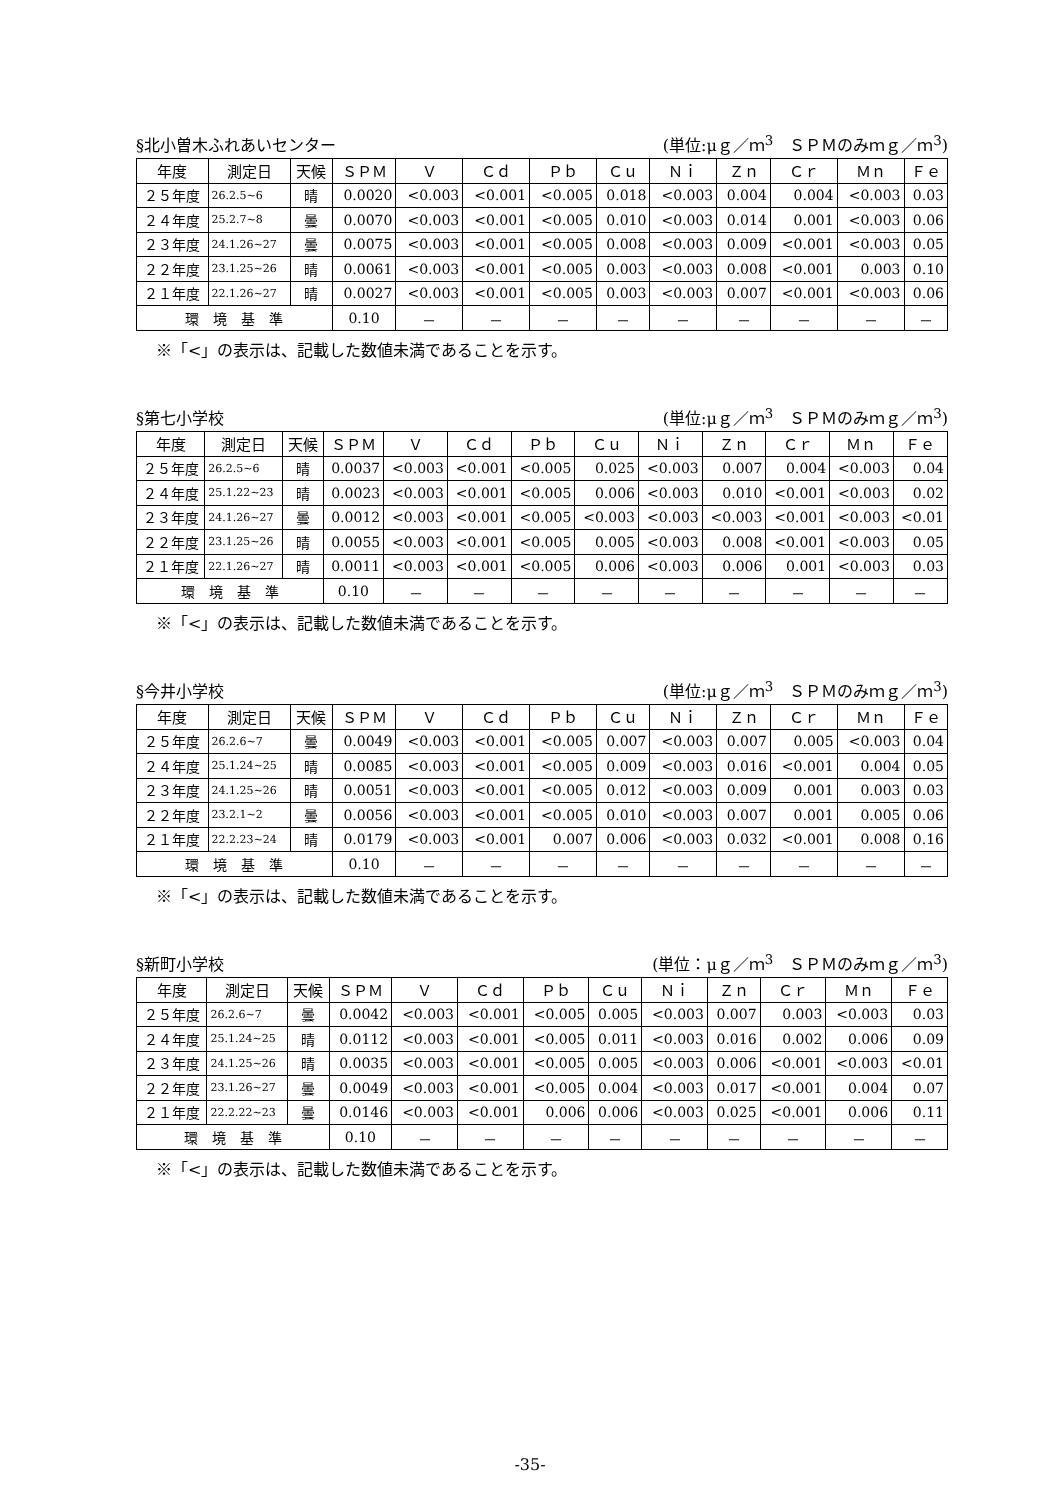§北小曽木ふれあいセンター (単位:μｇ／ｍ<sup>3</sup>　ＳＰＭのみｍｇ／ｍ<sup>3</sup>)
| 年度 | 測定日 | 天候 | ＳＰＭ | Ｖ | Ｃｄ | Ｐｂ | Ｃｕ | Ｎｉ | Ｚｎ | Ｃｒ | Ｍｎ | Ｆｅ |
| --- | --- | --- | --- | --- | --- | --- | --- | --- | --- | --- | --- | --- |
| ２５年度 | 26.2.5~6 | 晴 | 0.0020 | <0.003 | <0.001 | <0.005 | 0.018 | <0.003 | 0.004 | 0.004 | <0.003 | 0.03 |
| ２４年度 | 25.2.7~8 | 曇 | 0.0070 | <0.003 | <0.001 | <0.005 | 0.010 | <0.003 | 0.014 | 0.001 | <0.003 | 0.06 |
| ２３年度 | 24.1.26~27 | 曇 | 0.0075 | <0.003 | <0.001 | <0.005 | 0.008 | <0.003 | 0.009 | <0.001 | <0.003 | 0.05 |
| ２２年度 | 23.1.25~26 | 晴 | 0.0061 | <0.003 | <0.001 | <0.005 | 0.003 | <0.003 | 0.008 | <0.001 | 0.003 | 0.10 |
| ２１年度 | 22.1.26~27 | 晴 | 0.0027 | <0.003 | <0.001 | <0.005 | 0.003 | <0.003 | 0.007 | <0.001 | <0.003 | 0.06 |
| 環 境 基 準 | | | 0.10 | － | － | － | － | － | － | － | － | － |
※「<」の表示は、記載した数値未満であることを示す。
§第七小学校 (単位:μｇ／ｍ<sup>3</sup>　ＳＰＭのみｍｇ／ｍ<sup>3</sup>)
| 年度 | 測定日 | 天候 | ＳＰＭ | Ｖ | Ｃｄ | Ｐｂ | Ｃｕ | Ｎｉ | Ｚｎ | Ｃｒ | Ｍｎ | Ｆｅ |
| --- | --- | --- | --- | --- | --- | --- | --- | --- | --- | --- | --- | --- |
| ２５年度 | 26.2.5~6 | 晴 | 0.0037 | <0.003 | <0.001 | <0.005 | 0.025 | <0.003 | 0.007 | 0.004 | <0.003 | 0.04 |
| ２４年度 | 25.1.22~23 | 晴 | 0.0023 | <0.003 | <0.001 | <0.005 | 0.006 | <0.003 | 0.010 | <0.001 | <0.003 | 0.02 |
| ２３年度 | 24.1.26~27 | 曇 | 0.0012 | <0.003 | <0.001 | <0.005 | <0.003 | <0.003 | <0.003 | <0.001 | <0.003 | <0.01 |
| ２２年度 | 23.1.25~26 | 晴 | 0.0055 | <0.003 | <0.001 | <0.005 | 0.005 | <0.003 | 0.008 | <0.001 | <0.003 | 0.05 |
| ２１年度 | 22.1.26~27 | 晴 | 0.0011 | <0.003 | <0.001 | <0.005 | 0.006 | <0.003 | 0.006 | 0.001 | <0.003 | 0.03 |
| 環 境 基 準 | | | 0.10 | － | － | － | － | － | － | － | － | － |
※「<」の表示は、記載した数値未満であることを示す。
§今井小学校 (単位:μｇ／ｍ<sup>3</sup>　ＳＰＭのみｍｇ／ｍ<sup>3</sup>)
| 年度 | 測定日 | 天候 | ＳＰＭ | Ｖ | Ｃｄ | Ｐｂ | Ｃｕ | Ｎｉ | Ｚｎ | Ｃｒ | Ｍｎ | Ｆｅ |
| --- | --- | --- | --- | --- | --- | --- | --- | --- | --- | --- | --- | --- |
| ２５年度 | 26.2.6~7 | 曇 | 0.0049 | <0.003 | <0.001 | <0.005 | 0.007 | <0.003 | 0.007 | 0.005 | <0.003 | 0.04 |
| ２４年度 | 25.1.24~25 | 晴 | 0.0085 | <0.003 | <0.001 | <0.005 | 0.009 | <0.003 | 0.016 | <0.001 | 0.004 | 0.05 |
| ２３年度 | 24.1.25~26 | 晴 | 0.0051 | <0.003 | <0.001 | <0.005 | 0.012 | <0.003 | 0.009 | 0.001 | 0.003 | 0.03 |
| ２２年度 | 23.2.1~2 | 曇 | 0.0056 | <0.003 | <0.001 | <0.005 | 0.010 | <0.003 | 0.007 | 0.001 | 0.005 | 0.06 |
| ２１年度 | 22.2.23~24 | 晴 | 0.0179 | <0.003 | <0.001 | 0.007 | 0.006 | <0.003 | 0.032 | <0.001 | 0.008 | 0.16 |
| 環 境 基 準 | | | 0.10 | － | － | － | － | － | － | － | － | － |
※「<」の表示は、記載した数値未満であることを示す。
§新町小学校 (単位：μｇ／ｍ<sup>3</sup>　ＳＰＭのみｍｇ／ｍ<sup>3</sup>)
| 年度 | 測定日 | 天候 | ＳＰＭ | Ｖ | Ｃｄ | Ｐｂ | Ｃｕ | Ｎｉ | Ｚｎ | Ｃｒ | Ｍｎ | Ｆｅ |
| --- | --- | --- | --- | --- | --- | --- | --- | --- | --- | --- | --- | --- |
| ２５年度 | 26.2.6~7 | 曇 | 0.0042 | <0.003 | <0.001 | <0.005 | 0.005 | <0.003 | 0.007 | 0.003 | <0.003 | 0.03 |
| ２４年度 | 25.1.24~25 | 晴 | 0.0112 | <0.003 | <0.001 | <0.005 | 0.011 | <0.003 | 0.016 | 0.002 | 0.006 | 0.09 |
| ２３年度 | 24.1.25~26 | 晴 | 0.0035 | <0.003 | <0.001 | <0.005 | 0.005 | <0.003 | 0.006 | <0.001 | <0.003 | <0.01 |
| ２２年度 | 23.1.26~27 | 曇 | 0.0049 | <0.003 | <0.001 | <0.005 | 0.004 | <0.003 | 0.017 | <0.001 | 0.004 | 0.07 |
| ２１年度 | 22.2.22~23 | 曇 | 0.0146 | <0.003 | <0.001 | 0.006 | 0.006 | <0.003 | 0.025 | <0.001 | 0.006 | 0.11 |
| 環 境 基 準 | | | 0.10 | － | － | － | － | － | － | － | － | － |
※「<」の表示は、記載した数値未満であることを示す。
-35-